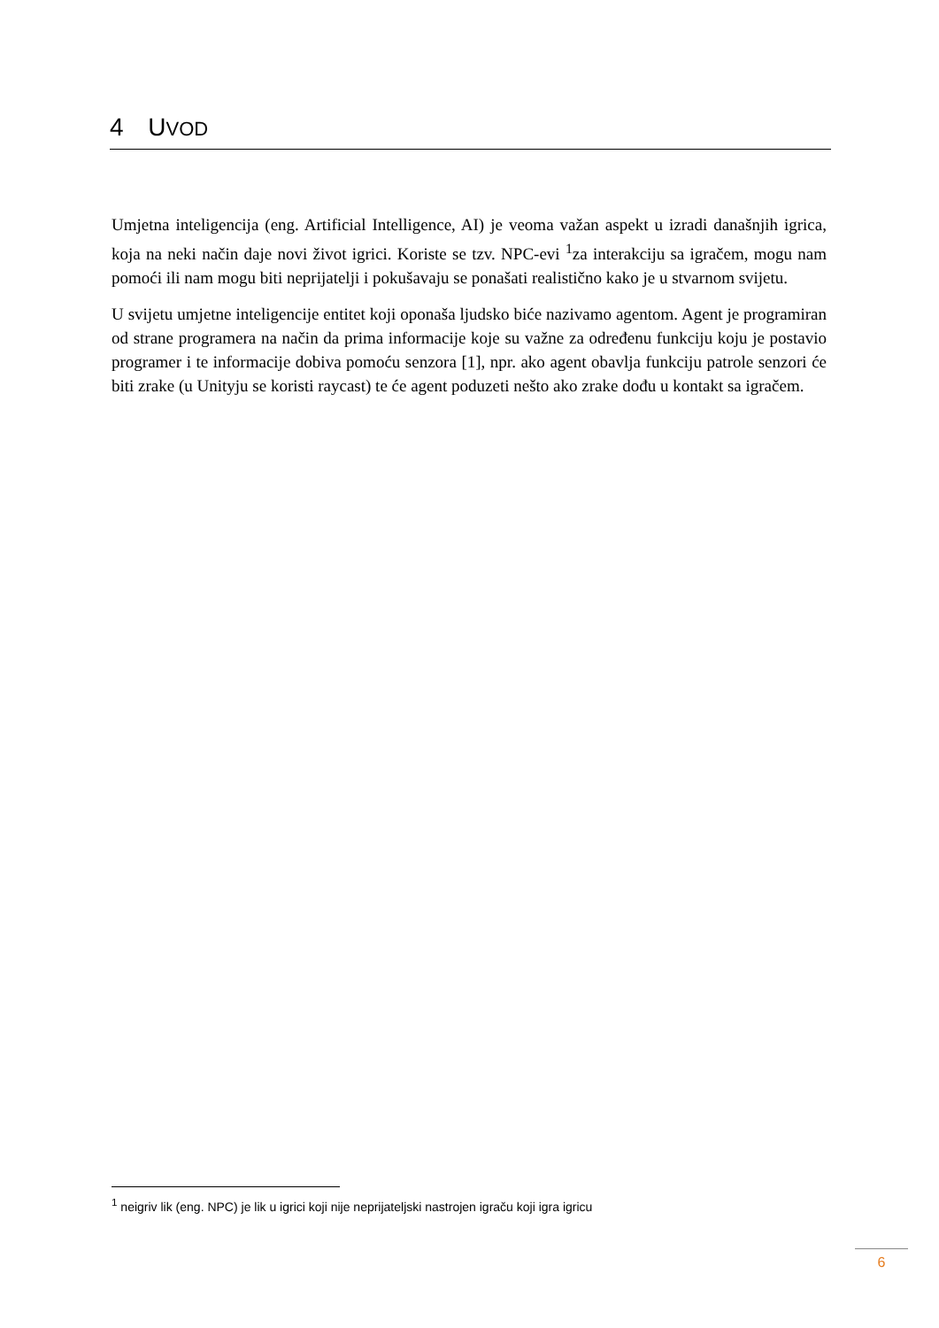4 UVOD
Umjetna inteligencija (eng. Artificial Intelligence, AI) je veoma važan aspekt u izradi današnjih igrica, koja na neki način daje novi život igrici. Koriste se tzv. NPC-evi <sup>1</sup>za interakciju sa igračem, mogu nam pomoći ili nam mogu biti neprijatelji i pokušavaju se ponašati realistično kako je u stvarnom svijetu.
U svijetu umjetne inteligencije entitet koji oponaša ljudsko biće nazivamo agentom. Agent je programiran od strane programera na način da prima informacije koje su važne za određenu funkciju koju je postavio programer i te informacije dobiva pomoću senzora [1], npr. ako agent obavlja funkciju patrole senzori će biti zrake (u Unityju se koristi raycast) te će agent poduzeti nešto ako zrake dođu u kontakt sa igračem.
<sup>1</sup> neigriv lik (eng. NPC) je lik u igrici koji nije neprijateljski nastrojen igraču koji igra igricu
6